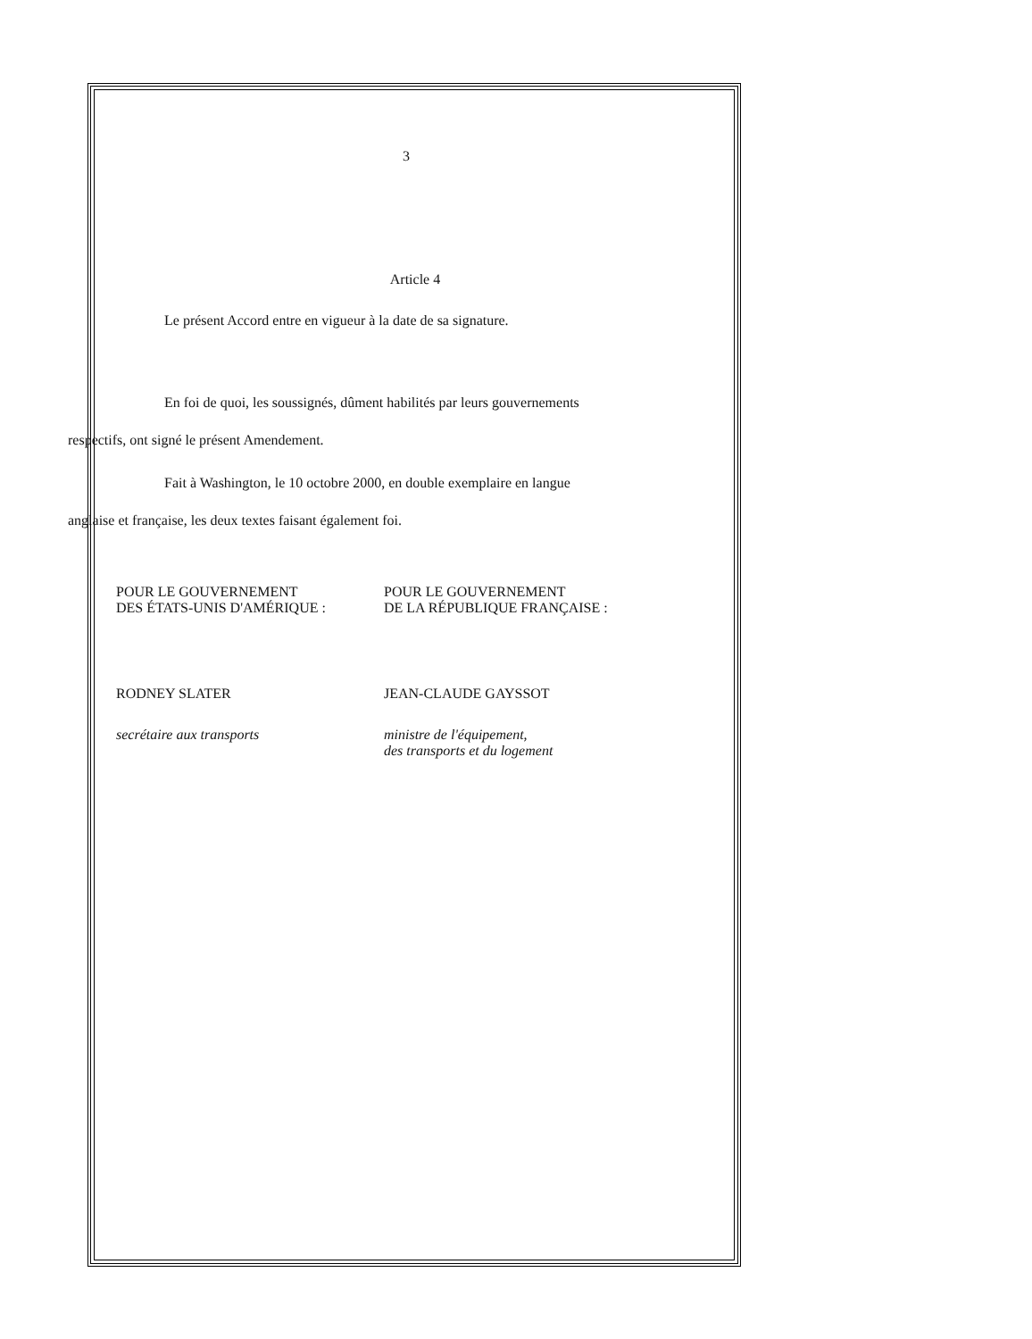3
Article 4
Le présent Accord entre en vigueur à la date de sa signature.
En foi de quoi, les soussignés, dûment habilités par leurs gouvernements
respectifs, ont signé le présent Amendement.
Fait à Washington, le 10 octobre 2000, en double exemplaire en langue
anglaise et française, les deux textes faisant également foi.
POUR LE GOUVERNEMENT
DES ÉTATS-UNIS D'AMÉRIQUE :
RODNEY SLATER
secrétaire aux transports
POUR LE GOUVERNEMENT
DE LA RÉPUBLIQUE FRANÇAISE :
JEAN-CLAUDE GAYSSOT
ministre de l'équipement,
des transports et du logement